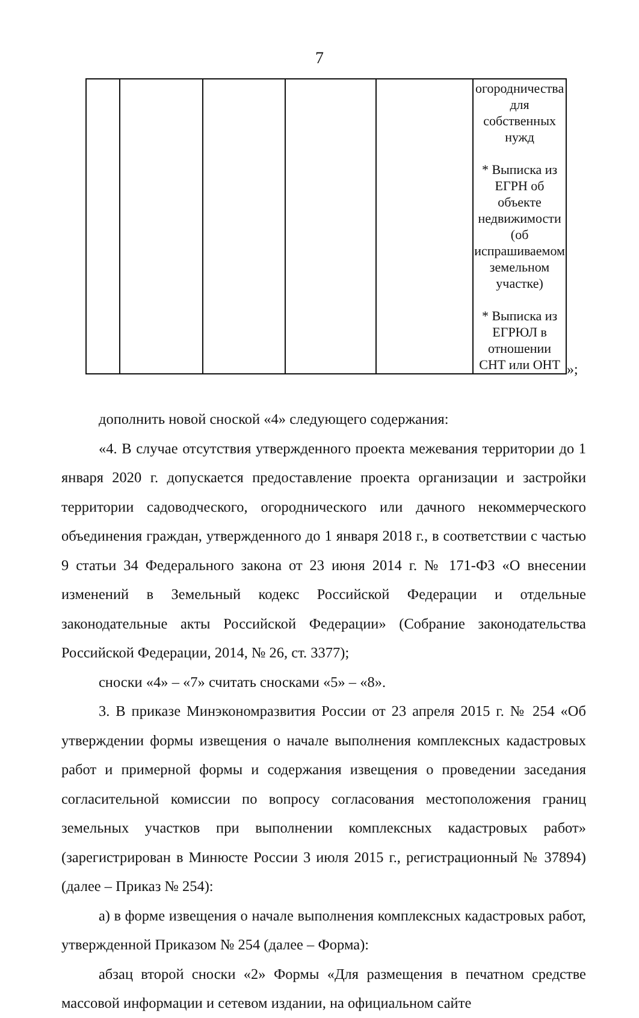7
| | | | | | огородничества для собственных нужд * Выписка из ЕГРН об объекте недвижимости (об испрашиваемом земельном участке) * Выписка из ЕГРЮЛ в отношении СНТ или ОНТ |
»;
дополнить новой сноской «4» следующего содержания:
«4. В случае отсутствия утвержденного проекта межевания территории до 1 января 2020 г. допускается предоставление проекта организации и застройки территории садоводческого, огороднического или дачного некоммерческого объединения граждан, утвержденного до 1 января 2018 г., в соответствии с частью 9 статьи 34 Федерального закона от 23 июня 2014 г. № 171-ФЗ «О внесении изменений в Земельный кодекс Российской Федерации и отдельные законодательные акты Российской Федерации» (Собрание законодательства Российской Федерации, 2014, № 26, ст. 3377);
сноски «4» – «7» считать сносками «5» – «8».
3. В приказе Минэкономразвития России от 23 апреля 2015 г. № 254 «Об утверждении формы извещения о начале выполнения комплексных кадастровых работ и примерной формы и содержания извещения о проведении заседания согласительной комиссии по вопросу согласования местоположения границ земельных участков при выполнении комплексных кадастровых работ» (зарегистрирован в Минюсте России 3 июля 2015 г., регистрационный № 37894) (далее – Приказ № 254):
а) в форме извещения о начале выполнения комплексных кадастровых работ, утвержденной Приказом № 254 (далее – Форма):
абзац второй сноски «2» Формы «Для размещения в печатном средстве массовой информации и сетевом издании, на официальном сайте